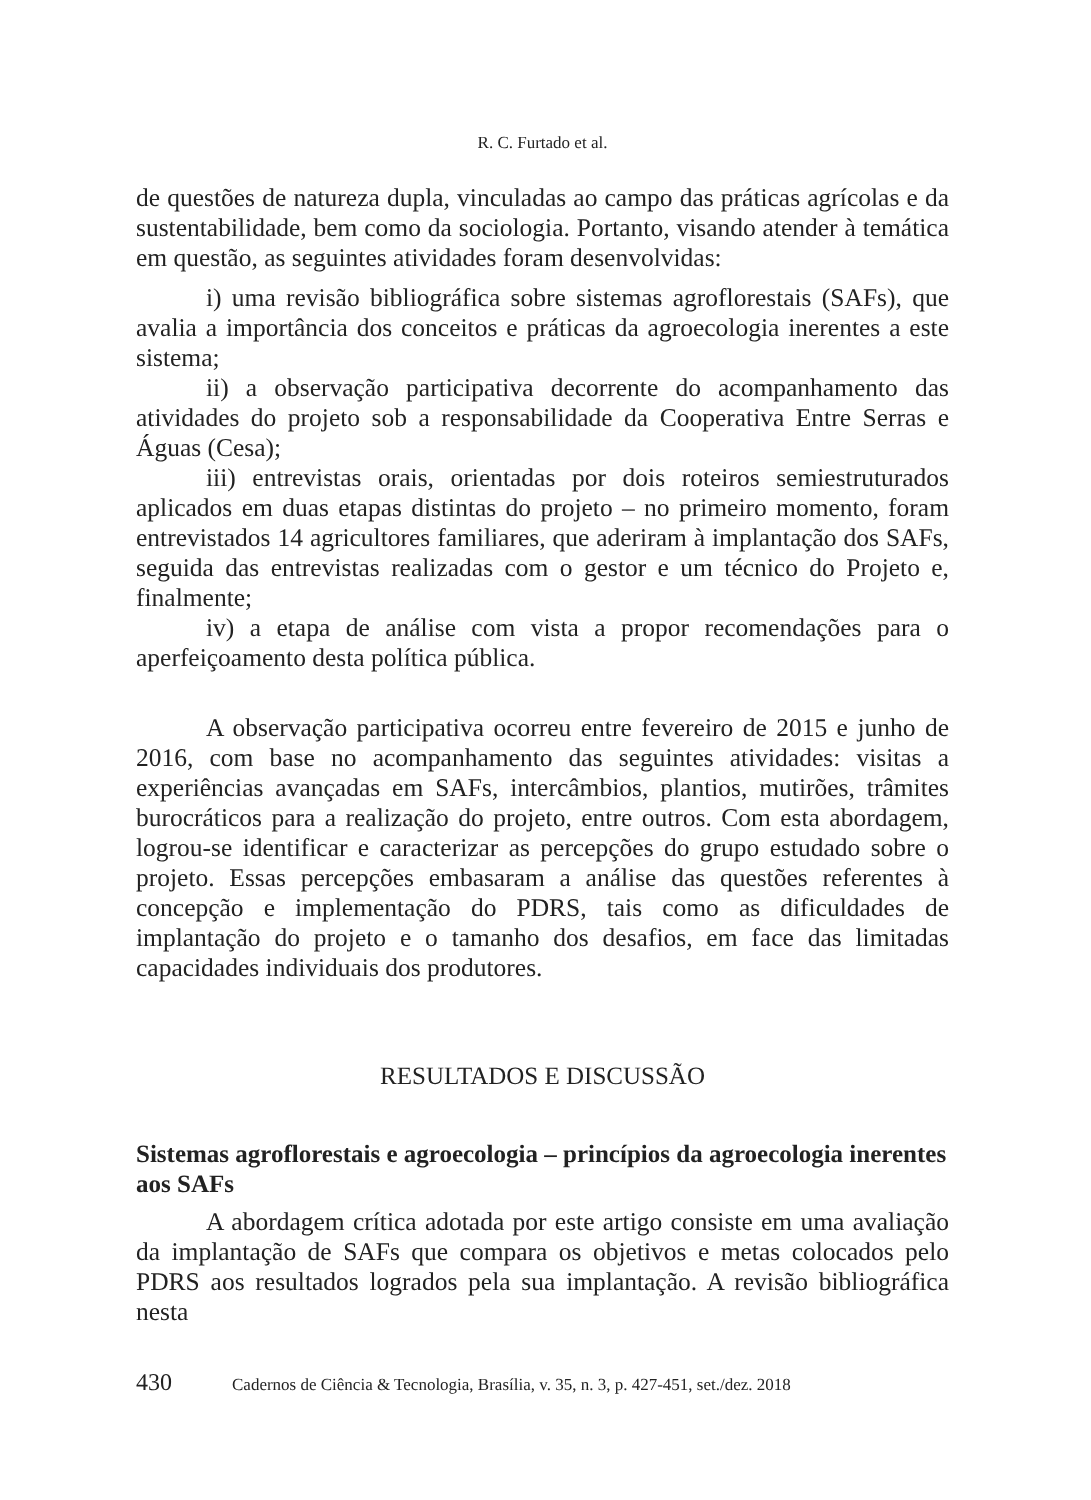R. C. Furtado et al.
de questões de natureza dupla, vinculadas ao campo das práticas agrícolas e da sustentabilidade, bem como da sociologia. Portanto, visando atender à temática em questão, as seguintes atividades foram desenvolvidas:
i) uma revisão bibliográfica sobre sistemas agroflorestais (SAFs), que avalia a importância dos conceitos e práticas da agroecologia inerentes a este sistema;
ii) a observação participativa decorrente do acompanhamento das atividades do projeto sob a responsabilidade da Cooperativa Entre Serras e Águas (Cesa);
iii) entrevistas orais, orientadas por dois roteiros semiestruturados aplicados em duas etapas distintas do projeto – no primeiro momento, foram entrevistados 14 agricultores familiares, que aderiram à implantação dos SAFs, seguida das entrevistas realizadas com o gestor e um técnico do Projeto e, finalmente;
iv) a etapa de análise com vista a propor recomendações para o aperfeiçoamento desta política pública.
A observação participativa ocorreu entre fevereiro de 2015 e junho de 2016, com base no acompanhamento das seguintes atividades: visitas a experiências avançadas em SAFs, intercâmbios, plantios, mutirões, trâmites burocráticos para a realização do projeto, entre outros. Com esta abordagem, logrou-se identificar e caracterizar as percepções do grupo estudado sobre o projeto. Essas percepções embasaram a análise das questões referentes à concepção e implementação do PDRS, tais como as dificuldades de implantação do projeto e o tamanho dos desafios, em face das limitadas capacidades individuais dos produtores.
RESULTADOS E DISCUSSÃO
Sistemas agroflorestais e agroecologia – princípios da agroecologia inerentes aos SAFs
A abordagem crítica adotada por este artigo consiste em uma avaliação da implantação de SAFs que compara os objetivos e metas colocados pelo PDRS aos resultados logrados pela sua implantação. A revisão bibliográfica nesta
430 Cadernos de Ciência & Tecnologia, Brasília, v. 35, n. 3, p. 427-451, set./dez. 2018